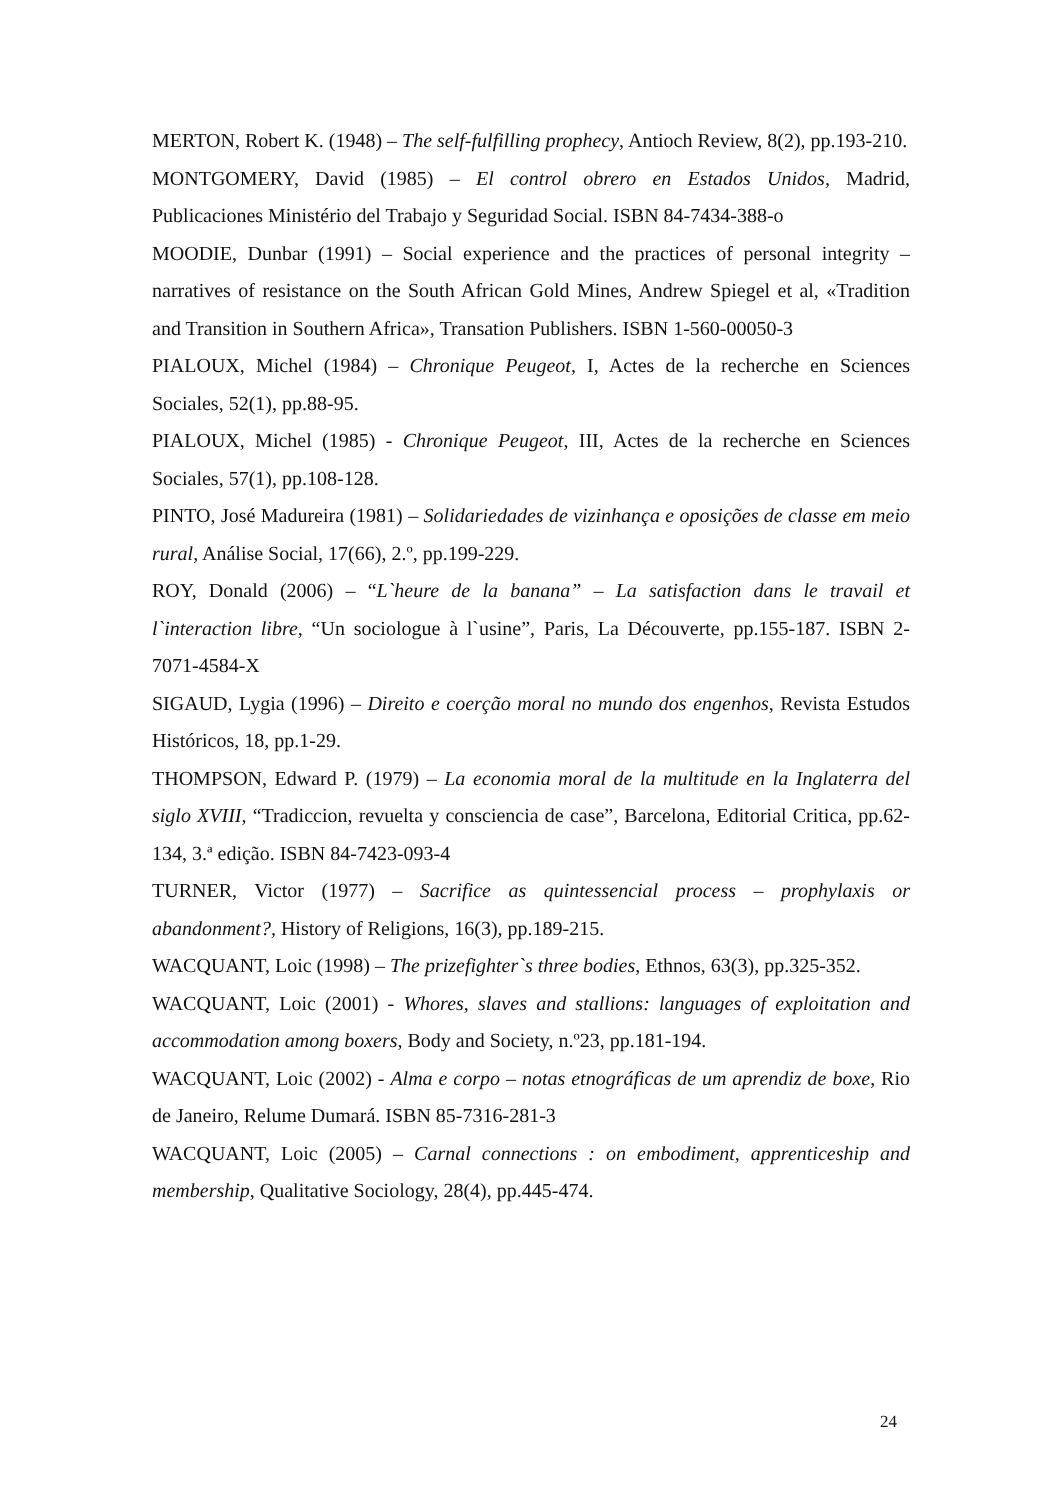MERTON, Robert K. (1948) – The self-fulfilling prophecy, Antioch Review, 8(2), pp.193-210.
MONTGOMERY, David (1985) – El control obrero en Estados Unidos, Madrid, Publicaciones Ministério del Trabajo y Seguridad Social. ISBN 84-7434-388-o
MOODIE, Dunbar (1991) – Social experience and the practices of personal integrity – narratives of resistance on the South African Gold Mines, Andrew Spiegel et al, «Tradition and Transition in Southern Africa», Transation Publishers. ISBN 1-560-00050-3
PIALOUX, Michel (1984) – Chronique Peugeot, I, Actes de la recherche en Sciences Sociales, 52(1), pp.88-95.
PIALOUX, Michel (1985) - Chronique Peugeot, III, Actes de la recherche en Sciences Sociales, 57(1), pp.108-128.
PINTO, José Madureira (1981) – Solidariedades de vizinhança e oposições de classe em meio rural, Análise Social, 17(66), 2.º, pp.199-229.
ROY, Donald (2006) – “L`heure de la banana” – La satisfaction dans le travail et l`interaction libre, “Un sociologue à l`usine”, Paris, La Découverte, pp.155-187. ISBN 2-7071-4584-X
SIGAUD, Lygia (1996) – Direito e coerção moral no mundo dos engenhos, Revista Estudos Históricos, 18, pp.1-29.
THOMPSON, Edward P. (1979) – La economia moral de la multitude en la Inglaterra del siglo XVIII, “Tradiccion, revuelta y consciencia de case”, Barcelona, Editorial Critica, pp.62-134, 3.ª edição. ISBN 84-7423-093-4
TURNER, Victor (1977) – Sacrifice as quintessencial process – prophylaxis or abandonment?, History of Religions, 16(3), pp.189-215.
WACQUANT, Loic (1998) – The prizefighter`s three bodies, Ethnos, 63(3), pp.325-352.
WACQUANT, Loic (2001) - Whores, slaves and stallions: languages of exploitation and accommodation among boxers, Body and Society, n.º23, pp.181-194.
WACQUANT, Loic (2002) - Alma e corpo – notas etnográficas de um aprendiz de boxe, Rio de Janeiro, Relume Dumará. ISBN 85-7316-281-3
WACQUANT, Loic (2005) – Carnal connections : on embodiment, apprenticeship and membership, Qualitative Sociology, 28(4), pp.445-474.
24